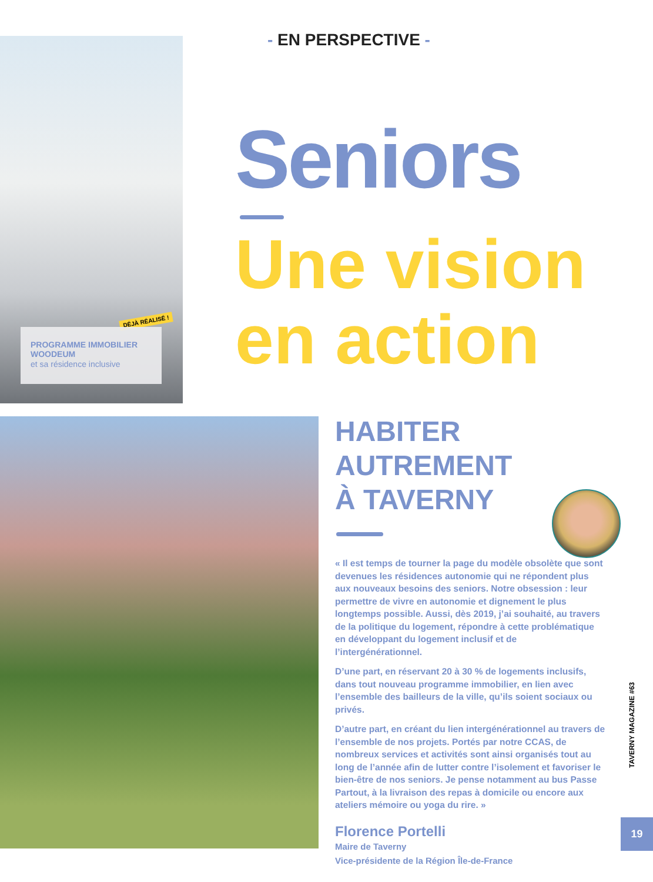DÉJÀ RÉALISÉ !
PROGRAMME IMMOBILIER WOODEUM
et sa résidence inclusive
- EN PERSPECTIVE -
Seniors
Une vision
en action
HABITER
AUTREMENT
À TAVERNY
« Il est temps de tourner la page du modèle obsolète que sont devenues les résidences autonomie qui ne répondent plus aux nouveaux besoins des seniors. Notre obsession : leur permettre de vivre en autonomie et dignement le plus longtemps possible. Aussi, dès 2019, j’ai souhaité, au travers de la politique du logement, répondre à cette problématique en développant du logement inclusif et de l’intergénérationnel.
D’une part, en réservant 20 à 30 % de logements inclusifs, dans tout nouveau programme immobilier, en lien avec l’ensemble des bailleurs de la ville, qu’ils soient sociaux ou privés.
D’autre part, en créant du lien intergénérationnel au travers de l’ensemble de nos projets. Portés par notre CCAS, de nombreux services et activités sont ainsi organisés tout au long de l’année afin de lutter contre l’isolement et favoriser le bien-être de nos seniors. Je pense notamment au bus Passe Partout, à la livraison des repas à domicile ou encore aux ateliers mémoire ou yoga du rire. »
Florence Portelli
Maire de Taverny
Vice-présidente de la Région Île-de-France
TAVERNY MAGAZINE #63
19